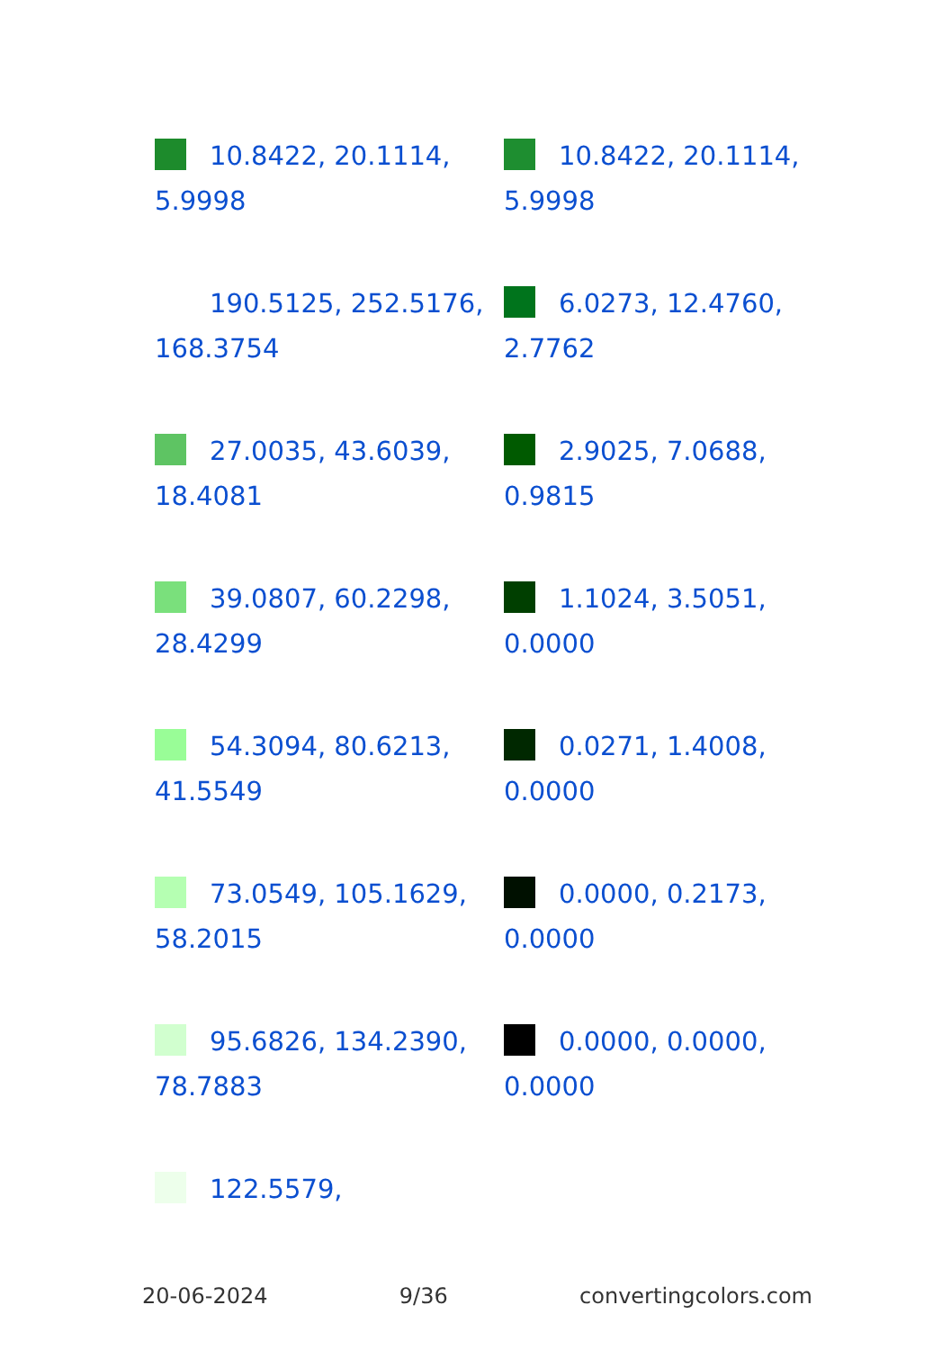10.8422, 20.1114, 5.9998
10.8422, 20.1114, 5.9998
190.5125, 252.5176, 168.3754
6.0273, 12.4760, 2.7762
27.0035, 43.6039, 18.4081
2.9025, 7.0688, 0.9815
39.0807, 60.2298, 28.4299
1.1024, 3.5051, 0.0000
54.3094, 80.6213, 41.5549
0.0271, 1.4008, 0.0000
73.0549, 105.1629, 58.2015
0.0000, 0.2173, 0.0000
95.6826, 134.2390, 78.7883
0.0000, 0.0000, 0.0000
122.5579,
20-06-2024 9/36 convertingcolors.com